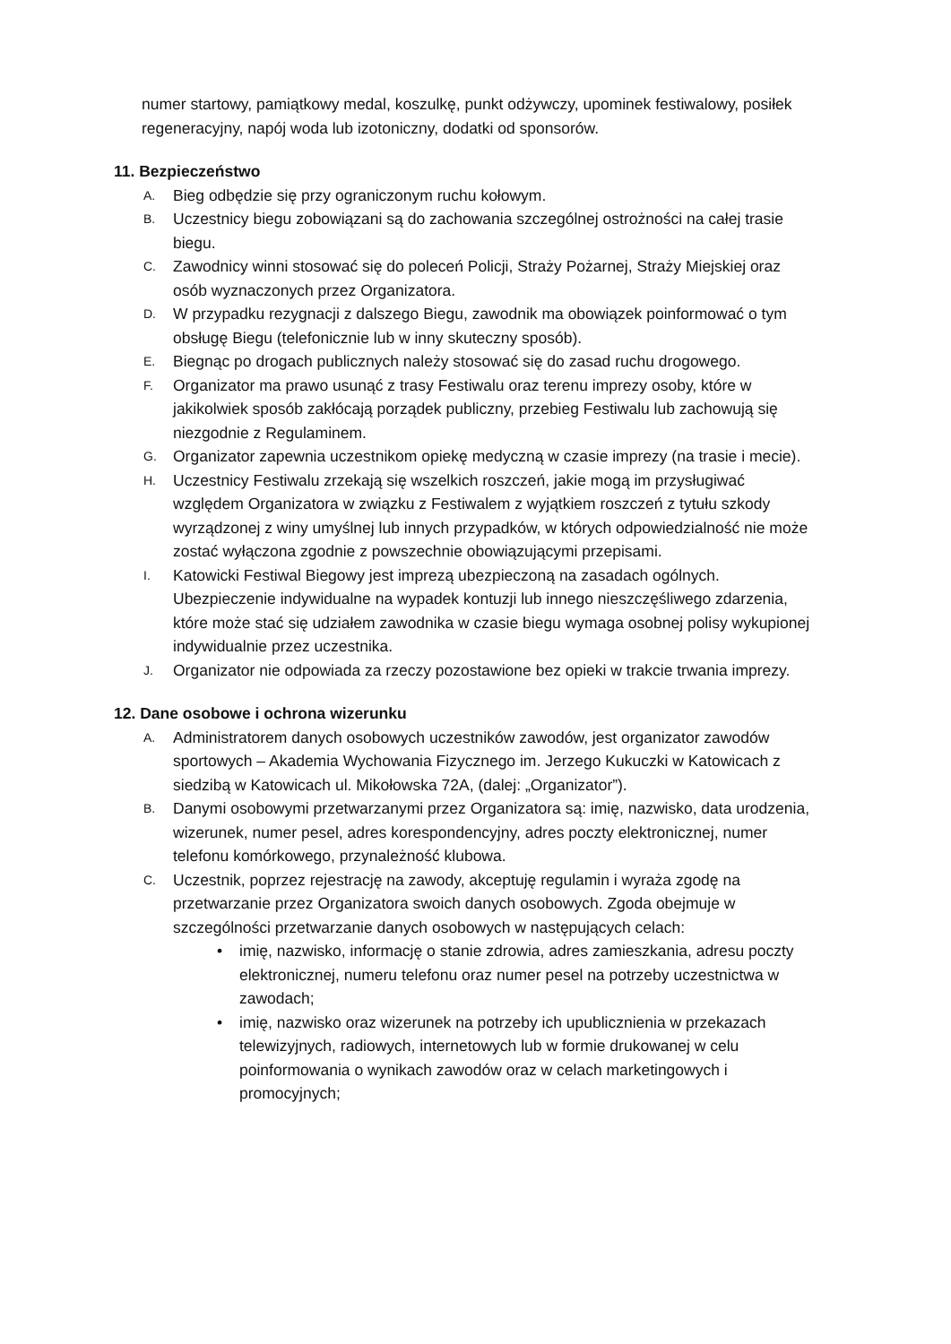numer startowy, pamiątkowy medal, koszulkę, punkt odżywczy, upominek festiwalowy, posiłek regeneracyjny, napój woda lub izotoniczny, dodatki od sponsorów.
11. Bezpieczeństwo
A. Bieg odbędzie się przy ograniczonym ruchu kołowym.
B. Uczestnicy biegu zobowiązani są do zachowania szczególnej ostrożności na całej trasie biegu.
C. Zawodnicy winni stosować się do poleceń Policji, Straży Pożarnej, Straży Miejskiej oraz osób wyznaczonych przez Organizatora.
D. W przypadku rezygnacji z dalszego Biegu, zawodnik ma obowiązek poinformować o tym obsługę Biegu (telefonicznie lub w inny skuteczny sposób).
E. Biegnąc po drogach publicznych należy stosować się do zasad ruchu drogowego.
F. Organizator ma prawo usunąć z trasy Festiwalu oraz terenu imprezy osoby, które w jakikolwiek sposób zakłócają porządek publiczny, przebieg Festiwalu lub zachowują się niezgodnie z Regulaminem.
G. Organizator zapewnia uczestnikom opiekę medyczną w czasie imprezy (na trasie i mecie).
H. Uczestnicy Festiwalu zrzekają się wszelkich roszczeń, jakie mogą im przysługiwać względem Organizatora w związku z Festiwalem z wyjątkiem roszczeń z tytułu szkody wyrządzonej z winy umyślnej lub innych przypadków, w których odpowiedzialność nie może zostać wyłączona zgodnie z powszechnie obowiązującymi przepisami.
I. Katowicki Festiwal Biegowy jest imprezą ubezpieczoną na zasadach ogólnych. Ubezpieczenie indywidualne na wypadek kontuzji lub innego nieszczęśliwego zdarzenia, które może stać się udziałem zawodnika w czasie biegu wymaga osobnej polisy wykupionej indywidualnie przez uczestnika.
J. Organizator nie odpowiada za rzeczy pozostawione bez opieki w trakcie trwania imprezy.
12. Dane osobowe i ochrona wizerunku
A. Administratorem danych osobowych uczestników zawodów, jest organizator zawodów sportowych – Akademia Wychowania Fizycznego im. Jerzego Kukuczki w Katowicach z siedzibą w Katowicach ul. Mikołowska 72A, (dalej: „Organizator”).
B. Danymi osobowymi przetwarzanymi przez Organizatora są: imię, nazwisko, data urodzenia, wizerunek, numer pesel, adres korespondencyjny, adres poczty elektronicznej, numer telefonu komórkowego, przynależność klubowa.
C. Uczestnik, poprzez rejestrację na zawody, akceptuję regulamin i wyraża zgodę na przetwarzanie przez Organizatora swoich danych osobowych. Zgoda obejmuje w szczególności przetwarzanie danych osobowych w następujących celach:
• imię, nazwisko, informację o stanie zdrowia, adres zamieszkania, adresu poczty elektronicznej, numeru telefonu oraz numer pesel na potrzeby uczestnictwa w zawodach;
• imię, nazwisko oraz wizerunek na potrzeby ich upublicznienia w przekazach telewizyjnych, radiowych, internetowych lub w formie drukowanej w celu poinformowania o wynikach zawodów oraz w celach marketingowych i promocyjnych;